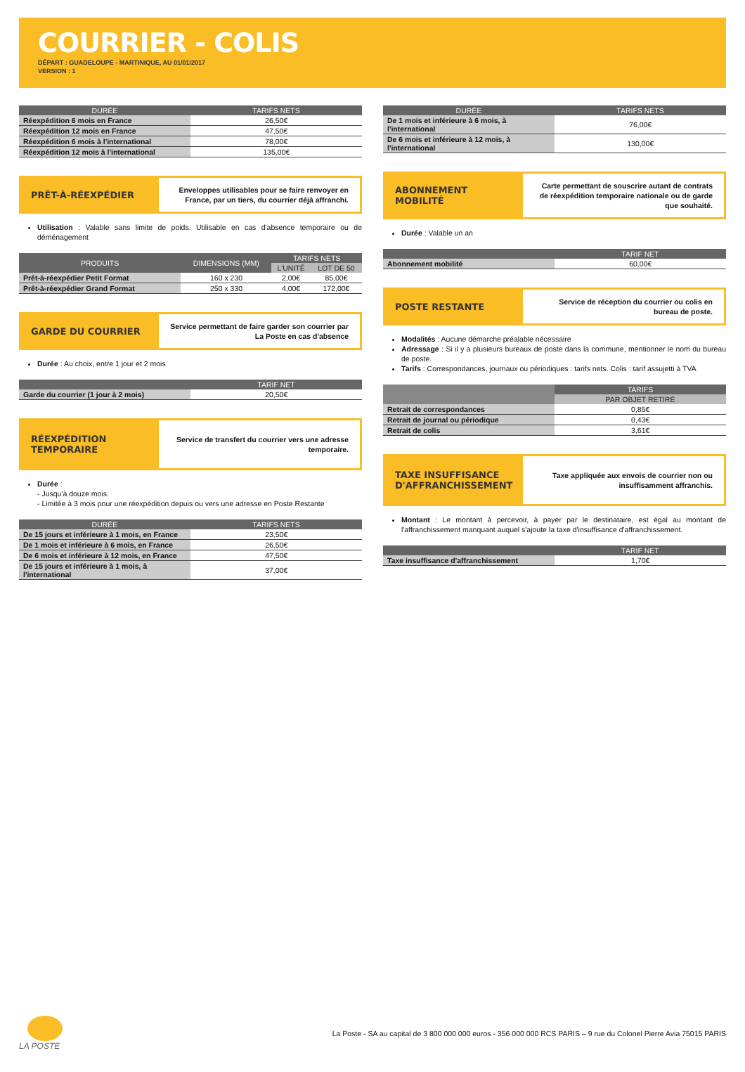COURRIER - COLIS
DÉPART : GUADELOUPE - MARTINIQUE, AU 01/01/2017
VERSION : 1
| DURÉE | TARIFS NETS |
| --- | --- |
| Réexpédition 6 mois en France | 26,50€ |
| Réexpédition 12 mois en France | 47,50€ |
| Réexpédition 6 mois à l'international | 78,00€ |
| Réexpédition 12 mois à l'international | 135,00€ |
PRÊT-À-RÉEXPÉDIER
Enveloppes utilisables pour se faire renvoyer en France, par un tiers, du courrier déjà affranchi.
Utilisation : Valable sans limite de poids. Utilisable en cas d'absence temporaire ou de déménagement
| PRODUITS | DIMENSIONS (MM) | TARIFS NETS | |
| --- | --- | --- | --- |
| | | L'UNITÉ | LOT DE 50 |
| Prêt-à-réexpédier Petit Format | 160 x 230 | 2,00€ | 85,00€ |
| Prêt-à-réexpédier Grand Format | 250 x 330 | 4,00€ | 172,00€ |
GARDE DU COURRIER
Service permettant de faire garder son courrier par La Poste en cas d'absence
Durée : Au choix, entre 1 jour et 2 mois
| | TARIF NET |
| --- | --- |
| Garde du courrier (1 jour à 2 mois) | 20,50€ |
RÉEXPÉDITION TEMPORAIRE
Service de transfert du courrier vers une adresse temporaire.
Durée :
- Jusqu'à douze mois.
- Limitée à 3 mois pour une réexpédition depuis ou vers une adresse en Poste Restante
| DURÉE | TARIFS NETS |
| --- | --- |
| De 15 jours et inférieure à 1 mois, en France | 23,50€ |
| De 1 mois et inférieure à 6 mois, en France | 26,50€ |
| De 6 mois et inférieure à 12 mois, en France | 47,50€ |
| De 15 jours et inférieure à 1 mois, à l'international | 37,00€ |
| DURÉE | TARIFS NETS |
| --- | --- |
| De 1 mois et inférieure à 6 mois, à l'international | 76,00€ |
| De 6 mois et inférieure à 12 mois, à l'international | 130,00€ |
ABONNEMENT MOBILITÉ
Carte permettant de souscrire autant de contrats de réexpédition temporaire nationale ou de garde que souhaité.
Durée : Valable un an
| | TARIF NET |
| --- | --- |
| Abonnement mobilité | 60,00€ |
POSTE RESTANTE
Service de réception du courrier ou colis en bureau de poste.
Modalités : Aucune démarche préalable nécessaire
Adressage : Si il y a plusieurs bureaux de poste dans la commune, mentionner le nom du bureau de poste.
Tarifs : Correspondances, journaux ou périodiques : tarifs nets. Colis : tarif assujetti à TVA
| | TARIFS |
| --- | --- |
| | PAR OBJET RETIRÉ |
| Retrait de correspondances | 0,85€ |
| Retrait de journal ou périodique | 0,43€ |
| Retrait de colis | 3,61€ |
TAXE INSUFFISANCE D'AFFRANCHISSEMENT
Taxe appliquée aux envois de courrier non ou insuffisamment affranchis.
Montant : Le montant à percevoir, à payer par le destinataire, est égal au montant de l'affranchissement manquant auquel s'ajoute la taxe d'insuffisance d'affranchissement.
| | TARIF NET |
| --- | --- |
| Taxe insuffisance d'affranchissement | 1,70€ |
LA POSTE
La Poste - SA au capital de 3 800 000 000 euros - 356 000 000 RCS PARIS – 9 rue du Colonel Pierre Avia 75015 PARIS